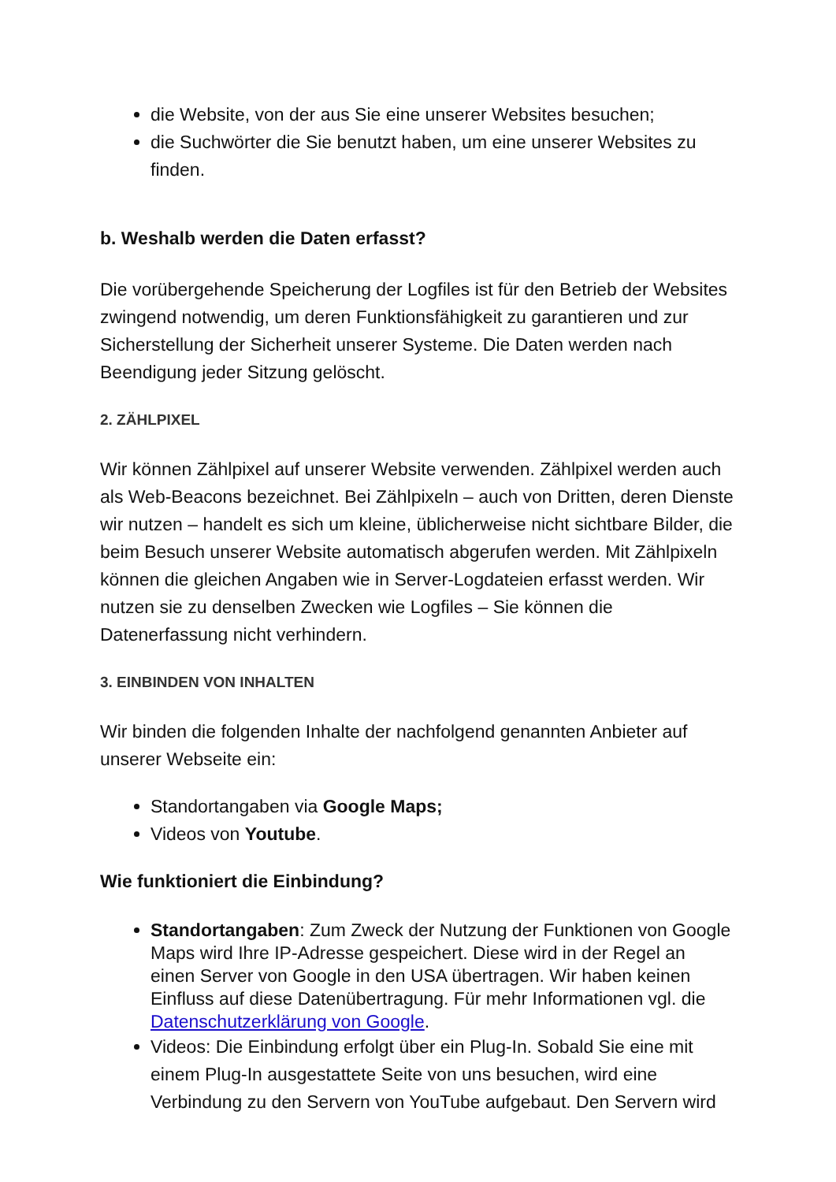die Website, von der aus Sie eine unserer Websites besuchen;
die Suchwörter die Sie benutzt haben, um eine unserer Websites zu finden.
b. Weshalb werden die Daten erfasst?
Die vorübergehende Speicherung der Logfiles ist für den Betrieb der Websites zwingend notwendig, um deren Funktionsfähigkeit zu garantieren und zur Sicherstellung der Sicherheit unserer Systeme. Die Daten werden nach Beendigung jeder Sitzung gelöscht.
2. ZÄHLPIXEL
Wir können Zählpixel auf unserer Website verwenden. Zählpixel werden auch als Web-Beacons bezeichnet. Bei Zählpixeln – auch von Dritten, deren Dienste wir nutzen – handelt es sich um kleine, üblicherweise nicht sichtbare Bilder, die beim Besuch unserer Website automatisch abgerufen werden. Mit Zählpixeln können die gleichen Angaben wie in Server-Logdateien erfasst werden. Wir nutzen sie zu denselben Zwecken wie Logfiles – Sie können die Datenerfassung nicht verhindern.
3. EINBINDEN VON INHALTEN
Wir binden die folgenden Inhalte der nachfolgend genannten Anbieter auf unserer Webseite ein:
Standortangaben via Google Maps;
Videos von Youtube.
Wie funktioniert die Einbindung?
Standortangaben: Zum Zweck der Nutzung der Funktionen von Google Maps wird Ihre IP-Adresse gespeichert. Diese wird in der Regel an einen Server von Google in den USA übertragen. Wir haben keinen Einfluss auf diese Datenübertragung. Für mehr Informationen vgl. die Datenschutzerklärung von Google.
Videos: Die Einbindung erfolgt über ein Plug-In. Sobald Sie eine mit einem Plug-In ausgestattete Seite von uns besuchen, wird eine Verbindung zu den Servern von YouTube aufgebaut. Den Servern wird